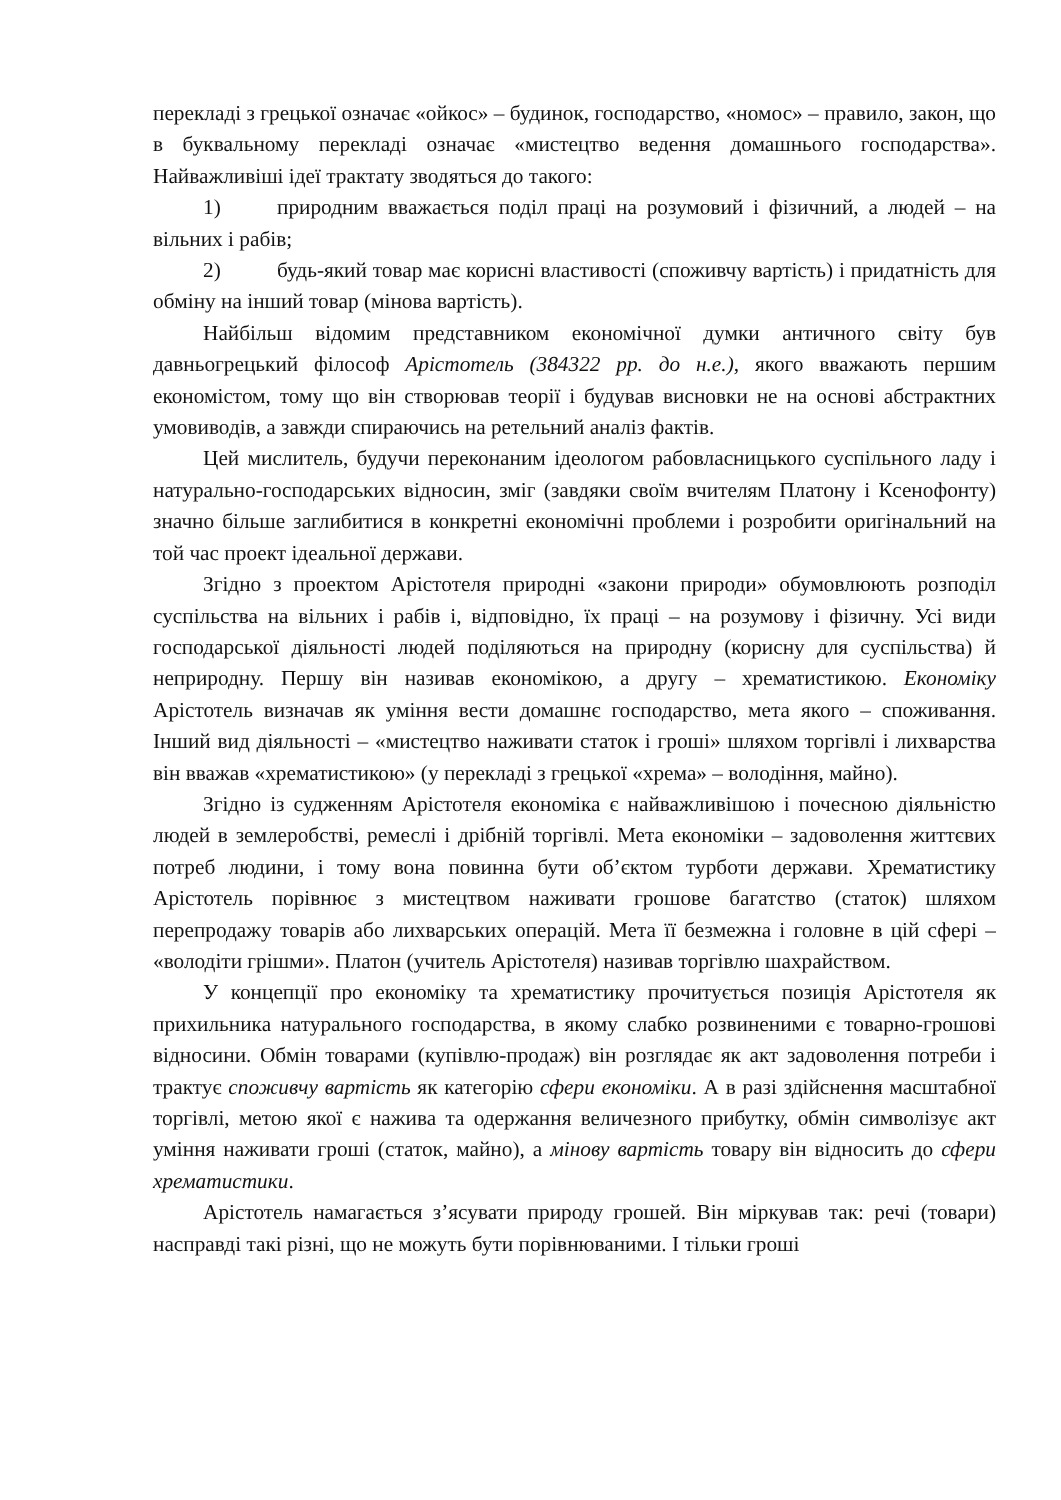перекладі з грецької означає «ойкос» – будинок, господарство, «номос» – правило, закон, що в буквальному перекладі означає «мистецтво ведення домашнього господарства». Найважливіші ідеї трактату зводяться до такого:
1) природним вважається поділ праці на розумовий і фізичний, а людей – на вільних і рабів;
2) будь-який товар має корисні властивості (споживчу вартість) і придатність для обміну на інший товар (мінова вартість).
Найбільш відомим представником економічної думки античного світу був давньогрецький філософ Арістотель (384322 рр. до н.е.), якого вважають першим економістом, тому що він створював теорії і будував висновки не на основі абстрактних умовиводів, а завжди спираючись на ретельний аналіз фактів.
Цей мислитель, будучи переконаним ідеологом рабовласницького суспільного ладу і натурально-господарських відносин, зміг (завдяки своїм вчителям Платону і Ксенофонту) значно більше заглибитися в конкретні економічні проблеми і розробити оригінальний на той час проект ідеальної держави.
Згідно з проектом Арістотеля природні «закони природи» обумовлюють розподіл суспільства на вільних і рабів і, відповідно, їх праці – на розумову і фізичну. Усі види господарської діяльності людей поділяються на природну (корисну для суспільства) й неприродну. Першу він називав економікою, а другу – хрематистикою. Економіку Арістотель визначав як уміння вести домашнє господарство, мета якого – споживання. Інший вид діяльності – «мистецтво наживати статок і гроші» шляхом торгівлі і лихварства він вважав «хрематистикою» (у перекладі з грецької «хрема» – володіння, майно).
Згідно із судженням Арістотеля економіка є найважливішою і почесною діяльністю людей в землеробстві, ремеслі і дрібній торгівлі. Мета економіки – задоволення життєвих потреб людини, і тому вона повинна бути об’єктом турботи держави. Хрематистику Арістотель порівнює з мистецтвом наживати грошове багатство (статок) шляхом перепродажу товарів або лихварських операцій. Мета її безмежна і головне в цій сфері – «володіти грішми». Платон (учитель Арістотеля) називав торгівлю шахрайством.
У концепції про економіку та хрематистику прочитується позиція Арістотеля як прихильника натурального господарства, в якому слабко розвиненими є товарно-грошові відносини. Обмін товарами (купівлю-продаж) він розглядає як акт задоволення потреби і трактує споживчу вартість як категорію сфери економіки. А в разі здійснення масштабної торгівлі, метою якої є нажива та одержання величезного прибутку, обмін символізує акт уміння наживати гроші (статок, майно), а мінову вартість товару він відносить до сфери хрематистики.
Арістотель намагається з’ясувати природу грошей. Він міркував так: речі (товари) насправді такі різні, що не можуть бути порівнюваними. І тільки гроші